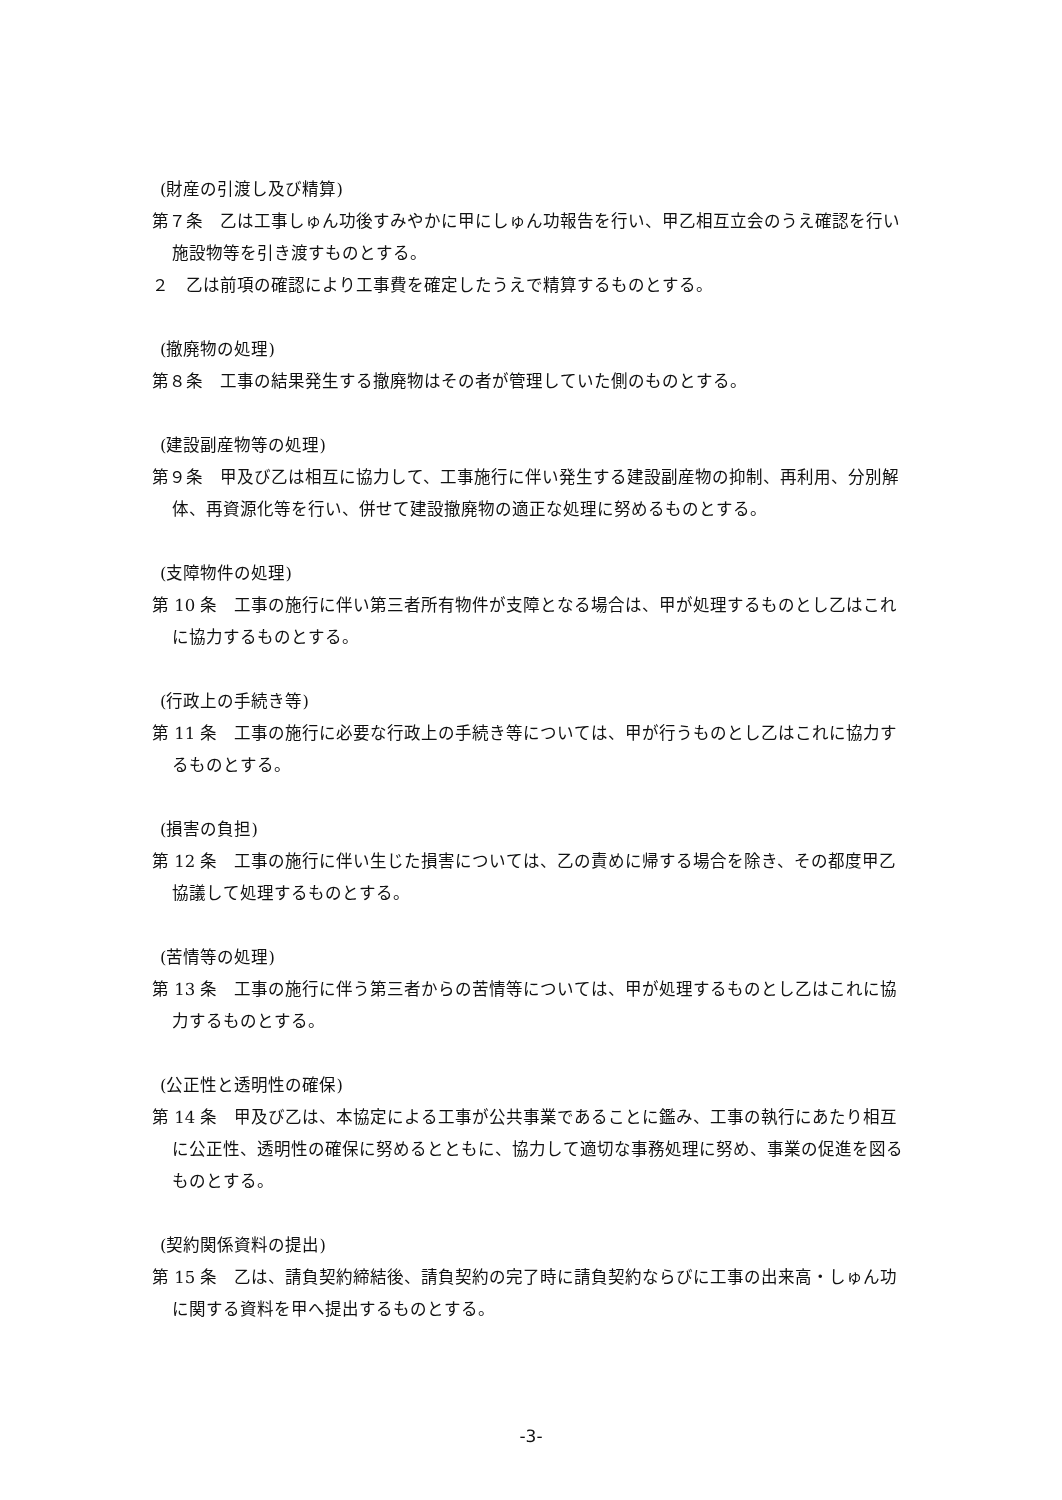(財産の引渡し及び精算)
第７条　乙は工事しゅん功後すみやかに甲にしゅん功報告を行い、甲乙相互立会のうえ確認を行い施設物等を引き渡すものとする。
２　乙は前項の確認により工事費を確定したうえで精算するものとする。
(撤廃物の処理)
第８条　工事の結果発生する撤廃物はその者が管理していた側のものとする。
(建設副産物等の処理)
第９条　甲及び乙は相互に協力して、工事施行に伴い発生する建設副産物の抑制、再利用、分別解体、再資源化等を行い、併せて建設撤廃物の適正な処理に努めるものとする。
(支障物件の処理)
第 10 条　工事の施行に伴い第三者所有物件が支障となる場合は、甲が処理するものとし乙はこれに協力するものとする。
(行政上の手続き等)
第 11 条　工事の施行に必要な行政上の手続き等については、甲が行うものとし乙はこれに協力するものとする。
(損害の負担)
第 12 条　工事の施行に伴い生じた損害については、乙の責めに帰する場合を除き、その都度甲乙協議して処理するものとする。
(苦情等の処理)
第 13 条　工事の施行に伴う第三者からの苦情等については、甲が処理するものとし乙はこれに協力するものとする。
(公正性と透明性の確保)
第 14 条　甲及び乙は、本協定による工事が公共事業であることに鑑み、工事の執行にあたり相互に公正性、透明性の確保に努めるとともに、協力して適切な事務処理に努め、事業の促進を図るものとする。
(契約関係資料の提出)
第 15 条　乙は、請負契約締結後、請負契約の完了時に請負契約ならびに工事の出来高・しゅん功に関する資料を甲へ提出するものとする。
-3-